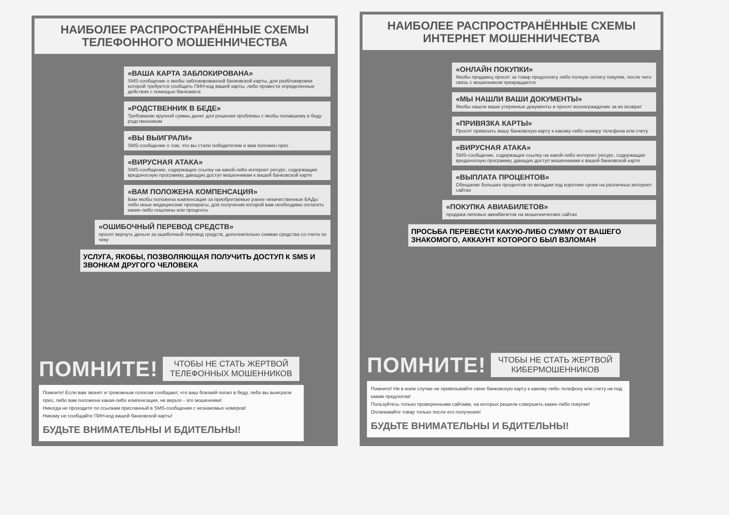НАИБОЛЕЕ РАСПРОСТРАНЁННЫЕ СХЕМЫ
ТЕЛЕФОННОГО МОШЕННИЧЕСТВА
«ВАША КАРТА ЗАБЛОКИРОВАНА»
SMS-сообщение о якобы заблокированной банковской карты, для разблокировки которой требуется сообщить ПИН-код вашей карты, либо провести определенные действия с помощью банкомата
«РОДСТВЕННИК В БЕДЕ»
Требование крупной суммы денег для решения проблемы с якобы попавшему в беду родственником
«ВЫ ВЫИГРАЛИ»
SMS-сообщение о том, что вы стали победителем и вам положен приз
«ВИРУСНАЯ АТАКА»
SMS-сообщение, содержащее ссылку на какой-либо интернет ресурс, содержащая вредоносную программу, дающую доступ мошенникам к вашей банковской карте
«ВАМ ПОЛОЖЕНА КОМПЕНСАЦИЯ»
Вам якобы положена компенсация за приобретаемые ранее некачественные БАДы либо иные медицинские препараты, для получения которой вам необходимо оплатить какие-либо пошлины или проценты
«ОШИБОЧНЫЙ ПЕРЕВОД СРЕДСТВ»
просят вернуть деньги за ошибочный перевод средств, дополнительно снимая средства со счета по чеку
УСЛУГА, ЯКОБЫ, ПОЗВОЛЯЮЩАЯ ПОЛУЧИТЬ ДОСТУП К SMS И ЗВОНКАМ ДРУГОГО ЧЕЛОВЕКА
ПОМНИТЕ! ЧТОБЫ НЕ СТАТЬ ЖЕРТВОЙ
ТЕЛЕФОННЫХ МОШЕННИКОВ
Помните! Если вам звонят и тревожным голосом сообщают, что ваш близкий попал в беду, либо вы выиграли приз, либо вам положена какая-либо компенсация, не верьте - это мошенники!
Никогда не проходите по ссылкам присланный в SMS-сообщении с незнакомых номеров!
Никому не сообщайте ПИН-код вашей банковской карты!
БУДЬТЕ ВНИМАТЕЛЬНЫ И БДИТЕЛЬНЫ!
НАИБОЛЕЕ РАСПРОСТРАНЁННЫЕ СХЕМЫ
ИНТЕРНЕТ МОШЕННИЧЕСТВА
«ОНЛАЙН ПОКУПКИ»
Якобы продавец просит за товар предоплату либо полную оплату покупки, после чего связь с мошенником прекращается
«МЫ НАШЛИ ВАШИ ДОКУМЕНТЫ»
Якобы нашли ваши утерянные документы и просят вознаграждение за их возврат
«ПРИВЯЗКА КАРТЫ»
Просят привязать вашу банковскую карту к какому-либо номеру телефона или счету
«ВИРУСНАЯ АТАКА»
SMS-сообщение, содержащее ссылку на какой-либо интернет ресурс, содержащая вредоносную программу, дающую доступ мошенникам к вашей банковской карте
«ВЫПЛАТА ПРОЦЕНТОВ»
Обещание больших процентов по вкладам под короткие сроки на различных интернет сайтах
«ПОКУПКА АВИАБИЛЕТОВ»
продажа липовых авиабилетов на мошеннических сайтах
ПРОСЬБА ПЕРЕВЕСТИ КАКУЮ-ЛИБО СУММУ ОТ ВАШЕГО ЗНАКОМОГО, АККАУНТ КОТОРОГО БЫЛ ВЗЛОМАН
ПОМНИТЕ! ЧТОБЫ НЕ СТАТЬ ЖЕРТВОЙ
КИБЕРМОШЕННИКОВ
Помните! Ни в коем случае не привязывайте свою банковскую карту к какому-либо телефону или счету ни под каким предлогом!
Пользуйтесь только проверенными сайтами, на которых решили совершить какие-либо покупки!
Оплачивайте товар только после его получения!
БУДЬТЕ ВНИМАТЕЛЬНЫ И БДИТЕЛЬНЫ!